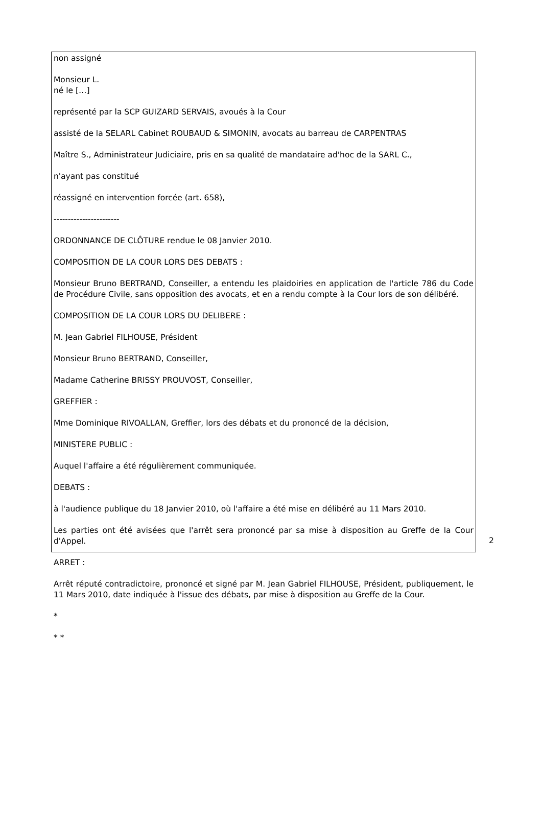non assigné
Monsieur L.
né le […]
représenté par la SCP GUIZARD SERVAIS, avoués à la Cour
assisté de la SELARL Cabinet ROUBAUD & SIMONIN, avocats au barreau de CARPENTRAS
Maître S., Administrateur Judiciaire, pris en sa qualité de mandataire ad'hoc de la SARL C.,
n'ayant pas constitué
réassigné en intervention forcée (art. 658),
-----------------------
ORDONNANCE DE CLÔTURE rendue le 08 Janvier 2010.
COMPOSITION DE LA COUR LORS DES DEBATS :
Monsieur Bruno BERTRAND, Conseiller, a entendu les plaidoiries en application de l'article 786 du Code de Procédure Civile, sans opposition des avocats, et en a rendu compte à la Cour lors de son délibéré.
COMPOSITION DE LA COUR LORS DU DELIBERE :
M. Jean Gabriel FILHOUSE, Président
Monsieur Bruno BERTRAND, Conseiller,
Madame Catherine BRISSY PROUVOST, Conseiller,
GREFFIER :
Mme Dominique RIVOALLAN, Greffier, lors des débats et du prononcé de la décision,
MINISTERE PUBLIC :
Auquel l'affaire a été régulièrement communiquée.
DEBATS :
à l'audience publique du 18 Janvier 2010, où l'affaire a été mise en délibéré au 11 Mars 2010.
Les parties ont été avisées que l'arrêt sera prononcé par sa mise à disposition au Greffe de la Cour d'Appel.
ARRET :
Arrêt réputé contradictoire, prononcé et signé par M. Jean Gabriel FILHOUSE, Président, publiquement, le 11 Mars 2010, date indiquée à l'issue des débats, par mise à disposition au Greffe de la Cour.
*
* *
2